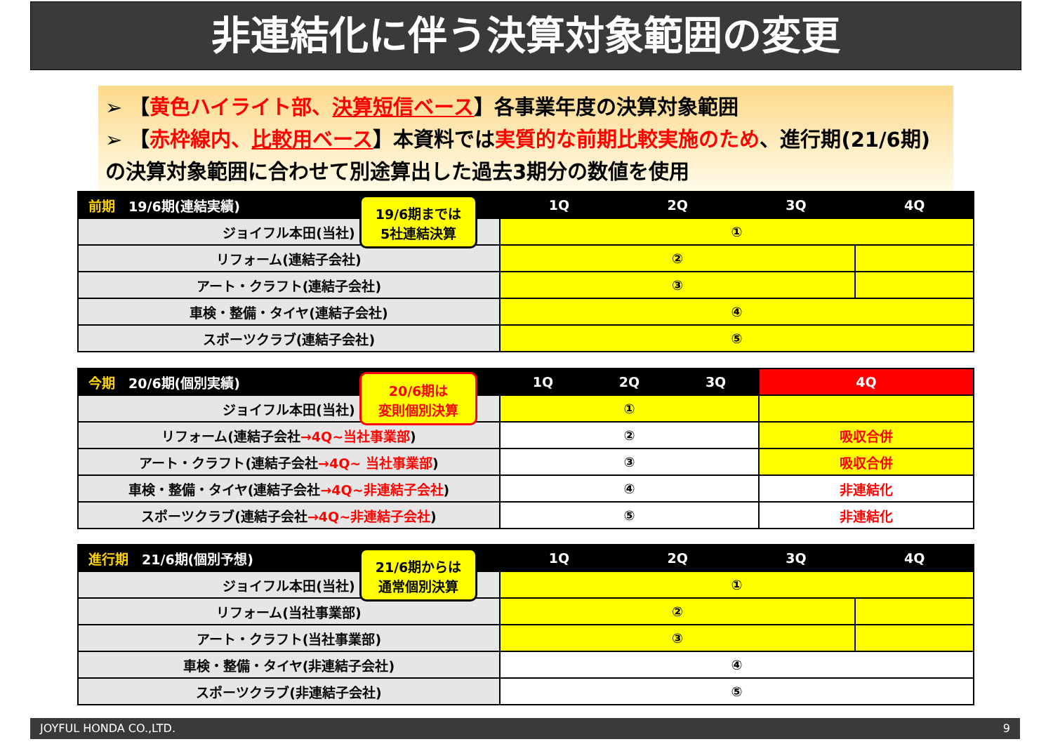非連結化に伴う決算対象範囲の変更
➢ 【黄色ハイライト部、決算短信ベース】各事業年度の決算対象範囲
➢ 【赤枠線内、比較用ベース】本資料では実質的な前期比較実施のため、進行期(21/6期)の決算対象範囲に合わせて別途算出した過去3期分の数値を使用
19/6期までは
5社連結決算
| 前期 19/6期(連結実績) | 1Q | 2Q | 3Q | 4Q |
| --- | --- | --- | --- | --- |
| ジョイフル本田(当社) | ① | | | |
| リフォーム(連結子会社) | ② | | | |
| アート・クラフト(連結子会社) | ③ | | | |
| 車検・整備・タイヤ(連結子会社) | ④ | | | |
| スポーツクラブ(連結子会社) | ⑤ | | | |
20/6期は
変則個別決算
| 今期 20/6期(個別実績) | 1Q | 2Q | 3Q | 4Q |
| --- | --- | --- | --- | --- |
| ジョイフル本田(当社) | ① | | | |
| リフォーム(連結子会社 →4Q~当社事業部 ) | ② | | | 吸収合併 |
| アート・クラフト(連結子会社 →4Q~ 当社事業部 ) | ③ | | | 吸収合併 |
| 車検・整備・タイヤ(連結子会社 →4Q~非連結子会社 ) | ④ | | | 非連結化 |
| スポーツクラブ(連結子会社 →4Q~非連結子会社 ) | ⑤ | | | 非連結化 |
21/6期からは
通常個別決算
| 進行期 21/6期(個別予想) | 1Q | 2Q | 3Q | 4Q |
| --- | --- | --- | --- | --- |
| ジョイフル本田(当社) | ① | | | |
| リフォーム(当社事業部) | ② | | | |
| アート・クラフト(当社事業部) | ③ | | | |
| 車検・整備・タイヤ(非連結子会社) | ④ | | | |
| スポーツクラブ(非連結子会社) | ⑤ | | | |
JOYFUL HONDA CO.,LTD. 9